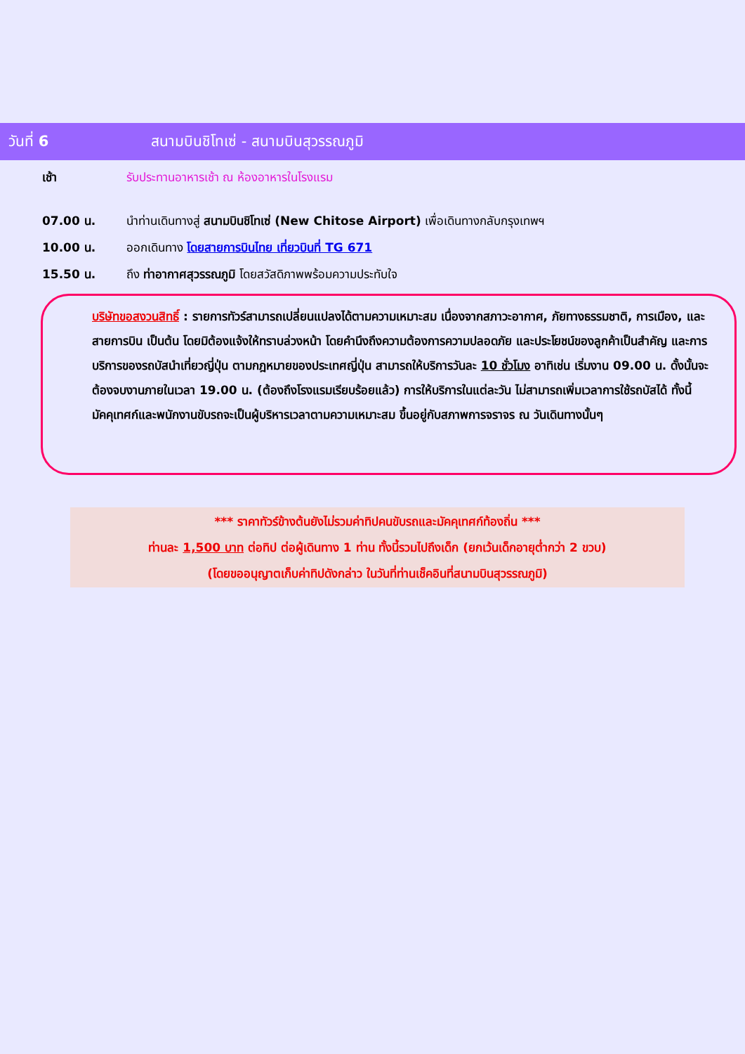วันที่ 6
สนามบินชิโทเซ่ - สนามบินสุวรรณภูมิ
เช้า รับประทานอาหารเช้า ณ ห้องอาหารในโรงแรม
07.00 น. นำท่านเดินทางสู่ สนามบินชิโทเซ่ (New Chitose Airport) เพื่อเดินทางกลับกรุงเทพฯ
10.00 น. ออกเดินทาง โดยสายการบินไทย เที่ยวบินที่ TG 671
15.50 น. ถึง ท่าอากาศสุวรรณภูมิ โดยสวัสดิภาพพร้อมความประทับใจ
บริษัทขอสงวนสิทธิ์ : รายการทัวร์สามารถเปลี่ยนแปลงได้ตามความเหมาะสม เนื่องจากสภาวะอากาศ, ภัยทางธรรมชาติ, การเมือง, และสายการบิน เป็นต้น โดยมิต้องแจ้งให้ทราบล่วงหน้า โดยคำนึงถึงความต้องการความปลอดภัย และประโยชน์ของลูกค้าเป็นสำคัญ และการบริการของรถบัสนำเที่ยวญี่ปุ่น ตามกฎหมายของประเทศญี่ปุ่น สามารถให้บริการวันละ 10 ชั่วโมง อาทิเช่น เริ่มงาน 09.00 น. ดั้งนั้นจะต้องจบงานภายในเวลา 19.00 น. (ต้องถึงโรงแรมเรียบร้อยแล้ว) การให้บริการในแต่ละวัน ไม่สามารถเพิ่มเวลาการใช้รถบัสได้ ทั้งนี้มัคคุเทศก์และพนักงานขับรถจะเป็นผู้บริหารเวลาตามความเหมาะสม ขึ้นอยู่กับสภาพการจราจร ณ วันเดินทางนั้นๆ
*** ราคาทัวร์ข้างต้นยังไม่รวมค่าทิปคนขับรถและมัคคุเทศก์ท้องถิ่น ***
ท่านละ 1,500 บาท ต่อทิป ต่อผู้เดินทาง 1 ท่าน ทั้งนี้รวมไปถึงเด็ก (ยกเว้นเด็กอายุต่ำกว่า 2 ขวบ)
(โดยขออนุญาตเก็บค่าทิปดังกล่าว ในวันที่ท่านเช็คอินที่สนามบินสุวรรณภูมิ)